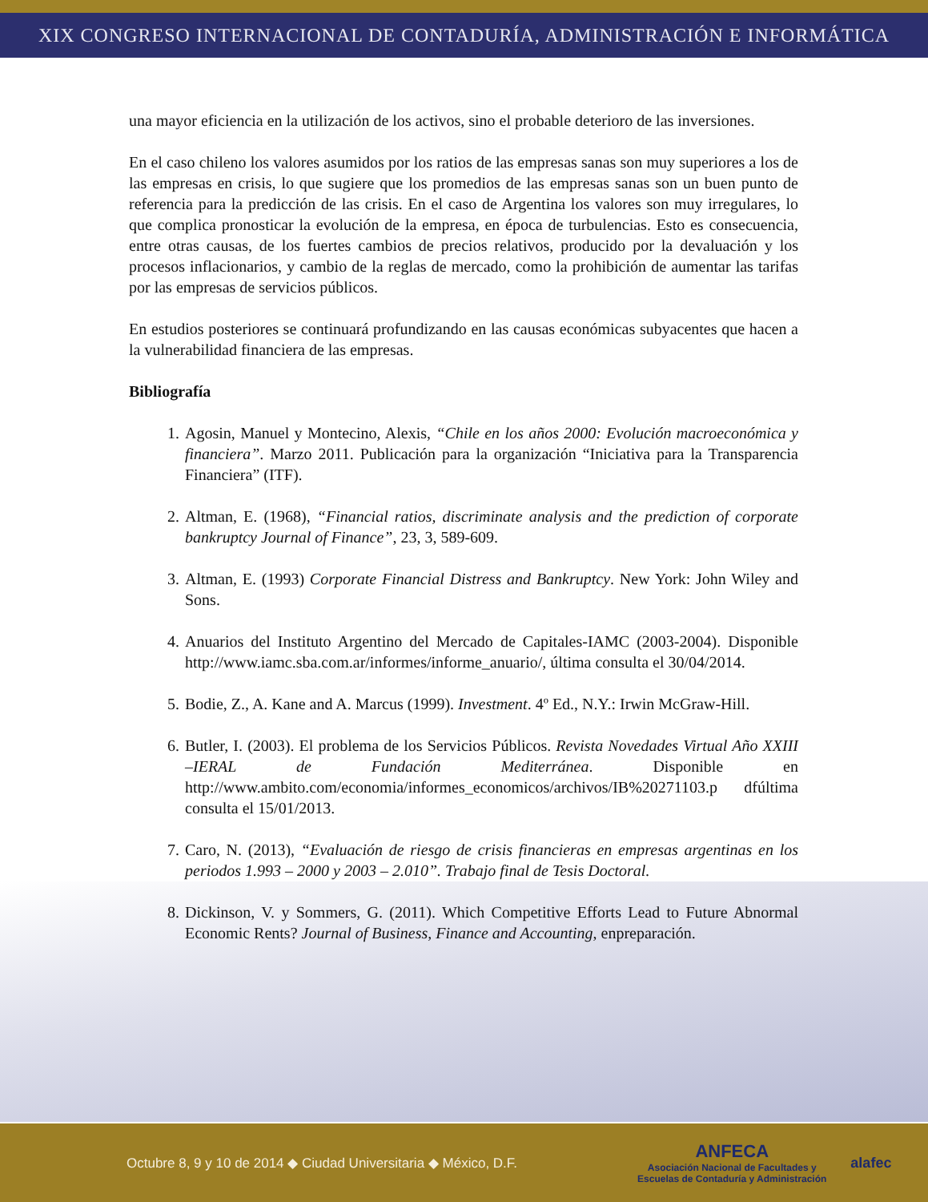XIX CONGRESO INTERNACIONAL DE CONTADURÍA, ADMINISTRACIÓN E INFORMÁTICA
una mayor eficiencia en la utilización de los activos, sino el probable deterioro de las inversiones.
En el caso chileno los valores asumidos por los ratios de las empresas sanas son muy superiores a los de las empresas en crisis, lo que sugiere que los promedios de las empresas sanas son un buen punto de referencia para la predicción de las crisis. En el caso de Argentina los valores son muy irregulares, lo que complica pronosticar la evolución de la empresa, en época de turbulencias. Esto es consecuencia, entre otras causas, de los fuertes cambios de precios relativos, producido por la devaluación y los procesos inflacionarios, y cambio de la reglas de mercado, como la prohibición de aumentar las tarifas por las empresas de servicios públicos.
En estudios posteriores se continuará profundizando en las causas económicas subyacentes que hacen a la vulnerabilidad financiera de las empresas.
Bibliografía
1. Agosin, Manuel y Montecino, Alexis, “Chile en los años 2000: Evolución macroeconómica y financiera”. Marzo 2011. Publicación para la organización “Iniciativa para la Transparencia Financiera” (ITF).
2. Altman, E. (1968), “Financial ratios, discriminate analysis and the prediction of corporate bankruptcy Journal of Finance”, 23, 3, 589-609.
3. Altman, E. (1993) Corporate Financial Distress and Bankruptcy. New York: John Wiley and Sons.
4. Anuarios del Instituto Argentino del Mercado de Capitales-IAMC (2003-2004). Disponible http://www.iamc.sba.com.ar/informes/informe_anuario/, última consulta el 30/04/2014.
5. Bodie, Z., A. Kane and A. Marcus (1999). Investment. 4º Ed., N.Y.: Irwin McGraw-Hill.
6. Butler, I. (2003). El problema de los Servicios Públicos. Revista Novedades Virtual Año XXIII –IERAL de Fundación Mediterránea. Disponible en http://www.ambito.com/economia/informes_economicos/archivos/IB%20271103.p dfúltima consulta el 15/01/2013.
7. Caro, N. (2013), “Evaluación de riesgo de crisis financieras en empresas argentinas en los periodos 1.993 – 2000 y 2003 – 2.010”. Trabajo final de Tesis Doctoral.
8. Dickinson, V. y Sommers, G. (2011). Which Competitive Efforts Lead to Future Abnormal Economic Rents? Journal of Business, Finance and Accounting, enpreparación.
Octubre 8, 9 y 10 de 2014 ◆ Ciudad Universitaria ◆ México, D.F.
ANFECA
Asociación Nacional de Facultades y
Escuelas de Contaduría y Administración
alafec